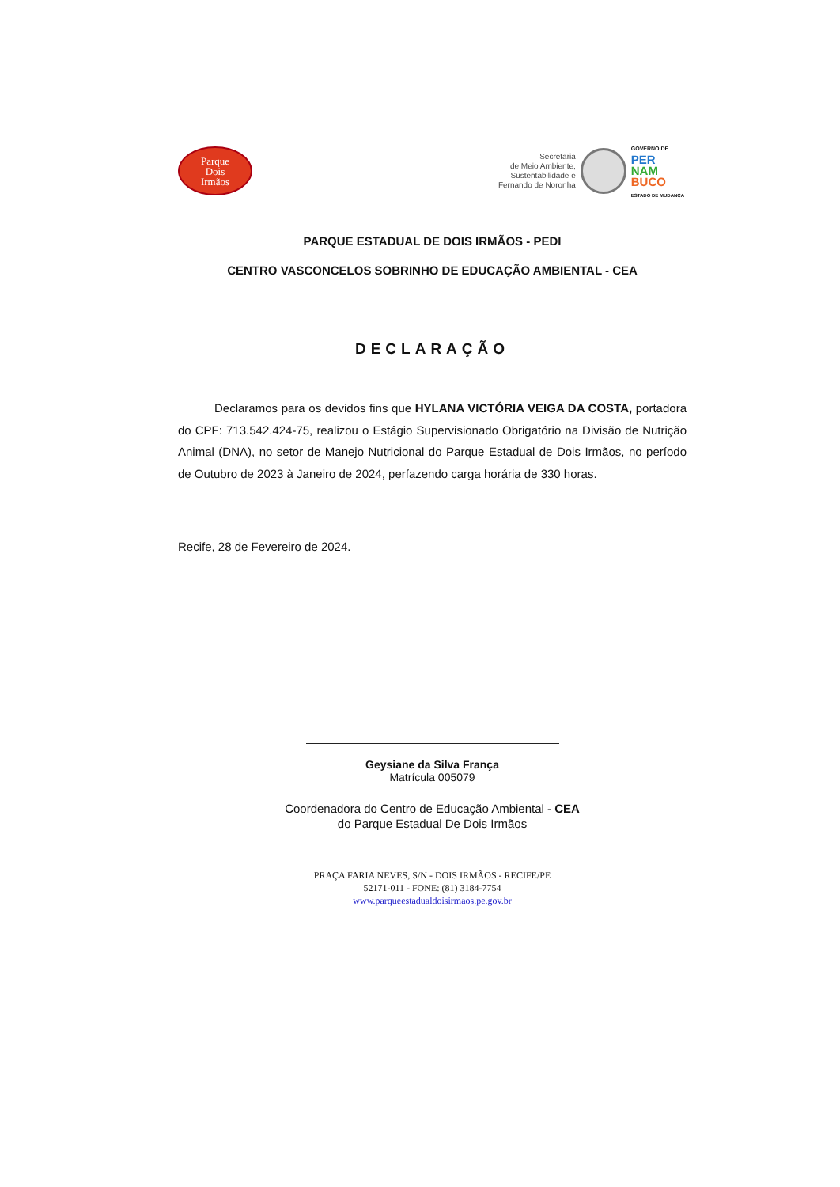Parque
Dois
Irmãos
Secretaria
de Meio Ambiente,
Sustentabilidade e
Fernando de Noronha
GOVERNO DE
PER
NAM
BUCO
ESTADO DE MUDANÇA
PARQUE ESTADUAL DE DOIS IRMÃOS - PEDI
CENTRO VASCONCELOS SOBRINHO DE EDUCAÇÃO AMBIENTAL - CEA
DECLARAÇÃO
Declaramos para os devidos fins que HYLANA VICTÓRIA VEIGA DA COSTA, portadora do CPF: 713.542.424-75, realizou o Estágio Supervisionado Obrigatório na Divisão de Nutrição Animal (DNA), no setor de Manejo Nutricional do Parque Estadual de Dois Irmãos, no período de Outubro de 2023 à Janeiro de 2024, perfazendo carga horária de 330 horas.
Recife, 28 de Fevereiro de 2024.
Geysiane da Silva França
Matrícula 005079
Coordenadora do Centro de Educação Ambiental - CEA
do Parque Estadual De Dois Irmãos
PRAÇA FARIA NEVES, S/N - DOIS IRMÃOS - RECIFE/PE
52171-011 - FONE: (81) 3184-7754
www.parqueestadualdoisirmaos.pe.gov.br